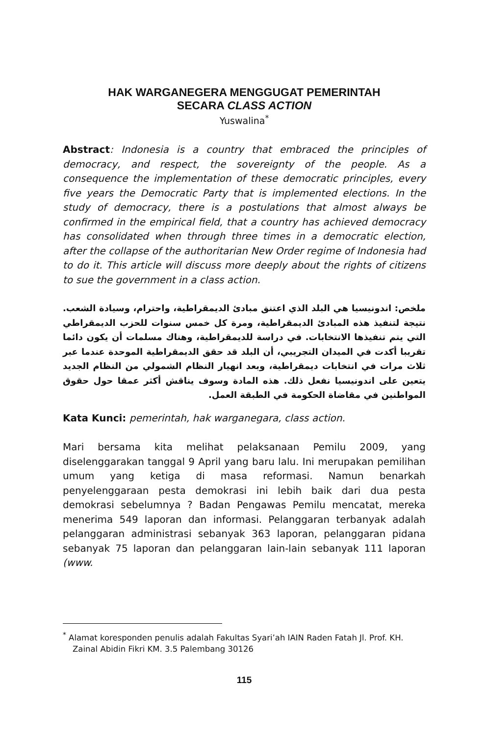HAK WARGANEGERA MENGGUGAT PEMERINTAH
SECARA CLASS ACTION
Yuswalina<sup>*</sup>
Abstract: Indonesia is a country that embraced the principles of democracy, and respect, the sovereignty of the people. As a consequence the implementation of these democratic principles, every five years the Democratic Party that is implemented elections. In the study of democracy, there is a postulations that almost always be confirmed in the empirical field, that a country has achieved democracy has consolidated when through three times in a democratic election, after the collapse of the authoritarian New Order regime of Indonesia had to do it. This article will discuss more deeply about the rights of citizens to sue the government in a class action.
ملخص: اندونيسيا هي البلد الذي اعتنق مبادئ الديمقراطية، واحترام، وسيادة الشعب. نتيجة لتنفيذ هذه المبادئ الديمقراطية، ومرة كل خمس سنوات للحزب الديمقراطي التي يتم تنفيذها الانتخابات. في دراسة للديمقراطية، وهناك مسلمات أن يكون دائما تقريبا أكدت في الميدان التجريبي، أن البلد قد حقق الديمقراطية الموحدة عندما عبر ثلاث مرات في انتخابات ديمقراطية، وبعد انهيار النظام الشمولي من النظام الجديد يتعين على اندونيسيا نفعل ذلك. هذه المادة وسوف يناقش أكثر عمقا حول حقوق المواطنين في مقاضاة الحكومة في الطبقة العمل.
Kata Kunci: pemerintah, hak warganegara, class action.
Mari bersama kita melihat pelaksanaan Pemilu 2009, yang diselenggarakan tanggal 9 April yang baru lalu. Ini merupakan pemilihan umum yang ketiga di masa reformasi. Namun benarkah penyelenggaraan pesta demokrasi ini lebih baik dari dua pesta demokrasi sebelumnya ? Badan Pengawas Pemilu mencatat, mereka menerima 549 laporan dan informasi. Pelanggaran terbanyak adalah pelanggaran administrasi sebanyak 363 laporan, pelanggaran pidana sebanyak 75 laporan dan pelanggaran lain-lain sebanyak 111 laporan (www.
<sup>*</sup> Alamat koresponden penulis adalah Fakultas Syari’ah IAIN Raden Fatah Jl. Prof. KH. Zainal Abidin Fikri KM. 3.5 Palembang 30126
115